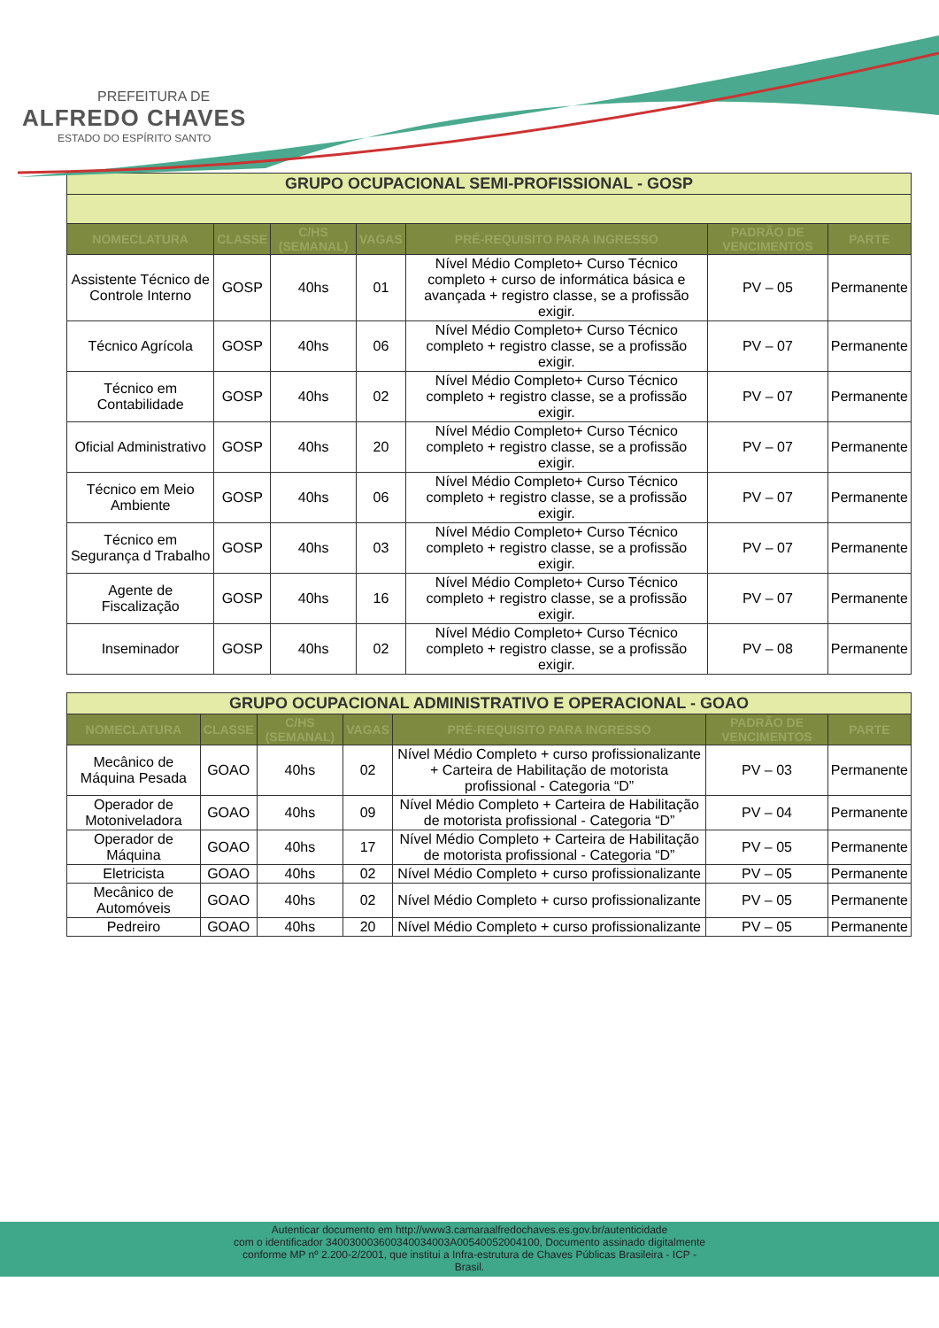PREFEITURA DE
ALFREDO CHAVES
ESTADO DO ESPÍRITO SANTO
| GRUPO OCUPACIONAL SEMI-PROFISSIONAL - GOSP | | | | | | |
| NOMECLATURA | CLASSE | C/HS (SEMANAL) | VAGAS | PRÉ-REQUISITO PARA INGRESSO | PADRÃO DE VENCIMENTOS | PARTE |
| Assistente Técnico de Controle Interno | GOSP | 40hs | 01 | Nível Médio Completo+ Curso Técnico completo + curso de informática básica e avançada + registro classe, se a profissão exigir. | PV – 05 | Permanente |
| Técnico Agrícola | GOSP | 40hs | 06 | Nível Médio Completo+ Curso Técnico completo + registro classe, se a profissão exigir. | PV – 07 | Permanente |
| Técnico em Contabilidade | GOSP | 40hs | 02 | Nível Médio Completo+ Curso Técnico completo + registro classe, se a profissão exigir. | PV – 07 | Permanente |
| Oficial Administrativo | GOSP | 40hs | 20 | Nível Médio Completo+ Curso Técnico completo + registro classe, se a profissão exigir. | PV – 07 | Permanente |
| Técnico em Meio Ambiente | GOSP | 40hs | 06 | Nível Médio Completo+ Curso Técnico completo + registro classe, se a profissão exigir. | PV – 07 | Permanente |
| Técnico em Segurança d Trabalho | GOSP | 40hs | 03 | Nível Médio Completo+ Curso Técnico completo + registro classe, se a profissão exigir. | PV – 07 | Permanente |
| Agente de Fiscalização | GOSP | 40hs | 16 | Nível Médio Completo+ Curso Técnico completo + registro classe, se a profissão exigir. | PV – 07 | Permanente |
| Inseminador | GOSP | 40hs | 02 | Nível Médio Completo+ Curso Técnico completo + registro classe, se a profissão exigir. | PV – 08 | Permanente |
| GRUPO OCUPACIONAL ADMINISTRATIVO E OPERACIONAL - GOAO | | | | | | |
| NOMECLATURA | CLASSE | C/HS (SEMANAL) | VAGAS | PRÉ-REQUISITO PARA INGRESSO | PADRÃO DE VENCIMENTOS | PARTE |
| Mecânico de Máquina Pesada | GOAO | 40hs | 02 | Nível Médio Completo + curso profissionalizante + Carteira de Habilitação de motorista profissional - Categoria “D” | PV – 03 | Permanente |
| Operador de Motoniveladora | GOAO | 40hs | 09 | Nível Médio Completo + Carteira de Habilitação de motorista profissional - Categoria “D” | PV – 04 | Permanente |
| Operador de Máquina | GOAO | 40hs | 17 | Nível Médio Completo + Carteira de Habilitação de motorista profissional - Categoria “D” | PV – 05 | Permanente |
| Eletricista | GOAO | 40hs | 02 | Nível Médio Completo + curso profissionalizante | PV – 05 | Permanente |
| Mecânico de Automóveis | GOAO | 40hs | 02 | Nível Médio Completo + curso profissionalizante | PV – 05 | Permanente |
| Pedreiro | GOAO | 40hs | 20 | Nível Médio Completo + curso profissionalizante | PV – 05 | Permanente |
Autenticar documento em http://www3.camaraalfredochaves.es.gov.br/autenticidade
com o identificador 340030003600340034003A00540052004100, Documento assinado digitalmente
conforme MP nº 2.200-2/2001, que institui a Infra-estrutura de Chaves Públicas Brasileira - ICP -
Brasil.